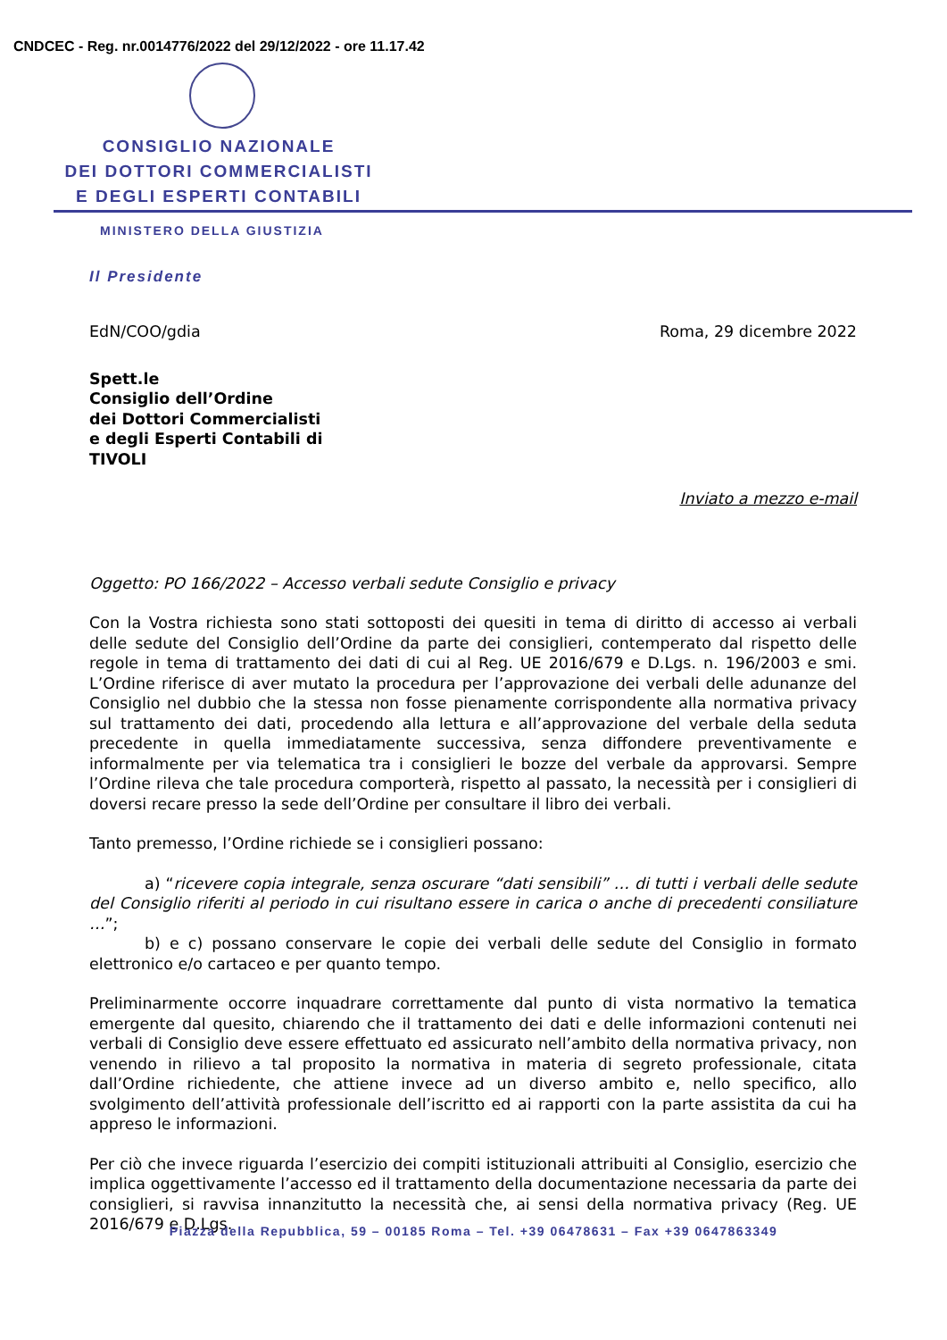CNDCEC - Reg. nr.0014776/2022 del 29/12/2022 - ore 11.17.42
CONSIGLIO NAZIONALE
DEI DOTTORI COMMERCIALISTI
E DEGLI ESPERTI CONTABILI
MINISTERO DELLA GIUSTIZIA
Il Presidente
EdN/COO/gdia Roma, 29 dicembre 2022
Spett.le
Consiglio dell’Ordine
dei Dottori Commercialisti
e degli Esperti Contabili di
TIVOLI
Inviato a mezzo e-mail
Oggetto: PO 166/2022 – Accesso verbali sedute Consiglio e privacy
Con la Vostra richiesta sono stati sottoposti dei quesiti in tema di diritto di accesso ai verbali delle sedute del Consiglio dell’Ordine da parte dei consiglieri, contemperato dal rispetto delle regole in tema di trattamento dei dati di cui al Reg. UE 2016/679 e D.Lgs. n. 196/2003 e smi. L’Ordine riferisce di aver mutato la procedura per l’approvazione dei verbali delle adunanze del Consiglio nel dubbio che la stessa non fosse pienamente corrispondente alla normativa privacy sul trattamento dei dati, procedendo alla lettura e all’approvazione del verbale della seduta precedente in quella immediatamente successiva, senza diffondere preventivamente e informalmente per via telematica tra i consiglieri le bozze del verbale da approvarsi. Sempre l’Ordine rileva che tale procedura comporterà, rispetto al passato, la necessità per i consiglieri di doversi recare presso la sede dell’Ordine per consultare il libro dei verbali.
Tanto premesso, l’Ordine richiede se i consiglieri possano:
a) “ricevere copia integrale, senza oscurare “dati sensibili” … di tutti i verbali delle sedute del Consiglio riferiti al periodo in cui risultano essere in carica o anche di precedenti consiliature …”;
b) e c) possano conservare le copie dei verbali delle sedute del Consiglio in formato elettronico e/o cartaceo e per quanto tempo.
Preliminarmente occorre inquadrare correttamente dal punto di vista normativo la tematica emergente dal quesito, chiarendo che il trattamento dei dati e delle informazioni contenuti nei verbali di Consiglio deve essere effettuato ed assicurato nell’ambito della normativa privacy, non venendo in rilievo a tal proposito la normativa in materia di segreto professionale, citata dall’Ordine richiedente, che attiene invece ad un diverso ambito e, nello specifico, allo svolgimento dell’attività professionale dell’iscritto ed ai rapporti con la parte assistita da cui ha appreso le informazioni.
Per ciò che invece riguarda l’esercizio dei compiti istituzionali attribuiti al Consiglio, esercizio che implica oggettivamente l’accesso ed il trattamento della documentazione necessaria da parte dei consiglieri, si ravvisa innanzitutto la necessità che, ai sensi della normativa privacy (Reg. UE 2016/679 e D.Lgs.
Piazza della Repubblica, 59 – 00185 Roma – Tel. +39 06478631 – Fax +39 0647863349